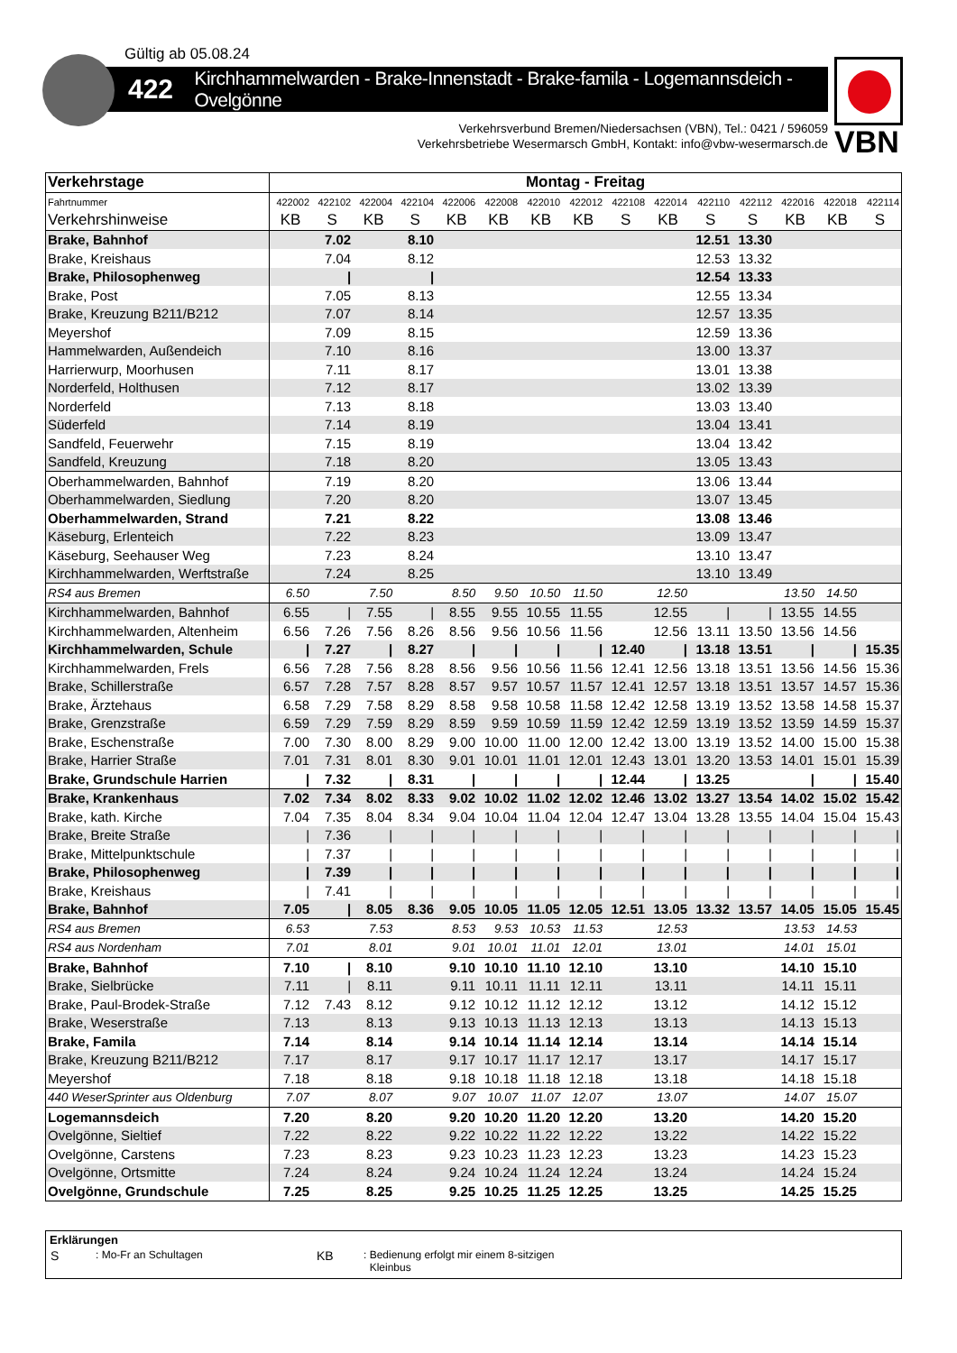Gültig ab 05.08.24
422 Kirchhammelwarden - Brake-Innenstadt - Brake-famila - Logemannsdeich - Ovelgönne
VBN
Verkehrsverbund Bremen/Niedersachsen (VBN), Tel.: 0421 / 596059
Verkehrsbetriebe Wesermarsch GmbH, Kontakt: info@vbw-wesermarsch.de
| Verkehrstage | Montag - Freitag | | | | | | | | | | | | | | |
| --- | --- | --- | --- | --- | --- | --- | --- | --- | --- | --- | --- | --- | --- | --- | --- |
| Fahrtnummer | 422002 | 422102 | 422004 | 422104 | 422006 | 422008 | 422010 | 422012 | 422108 | 422014 | 422110 | 422112 | 422016 | 422018 | 422114 |
| Verkehrshinweise | KB | S | KB | S | KB | KB | KB | KB | S | KB | S | S | KB | KB | S |
| Brake, Bahnhof | | 7.02 | | 8.10 | | | | | | | 12.51 | 13.30 | | | |
| Brake, Kreishaus | | 7.04 | | 8.12 | | | | | | | 12.53 | 13.32 | | | |
| Brake, Philosophenweg | | / | | / | | | | | | | 12.54 | 13.33 | | | |
| Brake, Post | | 7.05 | | 8.13 | | | | | | | 12.55 | 13.34 | | | |
| Brake, Kreuzung B211/B212 | | 7.07 | | 8.14 | | | | | | | 12.57 | 13.35 | | | |
| Meyershof | | 7.09 | | 8.15 | | | | | | | 12.59 | 13.36 | | | |
| Hammelwarden, Außendeich | | 7.10 | | 8.16 | | | | | | | 13.00 | 13.37 | | | |
| Harrierwurp, Moorhusen | | 7.11 | | 8.17 | | | | | | | 13.01 | 13.38 | | | |
| Norderfeld, Holthusen | | 7.12 | | 8.17 | | | | | | | 13.02 | 13.39 | | | |
| Norderfeld | | 7.13 | | 8.18 | | | | | | | 13.03 | 13.40 | | | |
| Süderfeld | | 7.14 | | 8.19 | | | | | | | 13.04 | 13.41 | | | |
| Sandfeld, Feuerwehr | | 7.15 | | 8.19 | | | | | | | 13.04 | 13.42 | | | |
| Sandfeld, Kreuzung | | 7.18 | | 8.20 | | | | | | | 13.05 | 13.43 | | | |
| Oberhammelwarden, Bahnhof | | 7.19 | | 8.20 | | | | | | | 13.06 | 13.44 | | | |
| Oberhammelwarden, Siedlung | | 7.20 | | 8.20 | | | | | | | 13.07 | 13.45 | | | |
| Oberhammelwarden, Strand | | 7.21 | | 8.22 | | | | | | | 13.08 | 13.46 | | | |
| Käseburg, Erlenteich | | 7.22 | | 8.23 | | | | | | | 13.09 | 13.47 | | | |
| Käseburg, Seehauser Weg | | 7.23 | | 8.24 | | | | | | | 13.10 | 13.47 | | | |
| Kirchhammelwarden, Werftstraße | | 7.24 | | 8.25 | | | | | | | 13.10 | 13.49 | | | |
| RS4 aus Bremen | 6.50 | | 7.50 | | 8.50 | 9.50 | 10.50 | 11.50 | | 12.50 | | | 13.50 | 14.50 | |
| Kirchhammelwarden, Bahnhof | 6.55 | / | 7.55 | / | 8.55 | 9.55 | 10.55 | 11.55 | | 12.55 | / | / | 13.55 | 14.55 | |
| Kirchhammelwarden, Altenheim | 6.56 | 7.26 | 7.56 | 8.26 | 8.56 | 9.56 | 10.56 | 11.56 | | 12.56 | 13.11 | 13.50 | 13.56 | 14.56 | |
| Kirchhammelwarden, Schule | / | 7.27 | / | 8.27 | / | / | / | / | 12.40 | / | 13.18 | 13.51 | / | / | 15.35 |
| Kirchhammelwarden, Frels | 6.56 | 7.28 | 7.56 | 8.28 | 8.56 | 9.56 | 10.56 | 11.56 | 12.41 | 12.56 | 13.18 | 13.51 | 13.56 | 14.56 | 15.36 |
| Brake, Schillerstraße | 6.57 | 7.28 | 7.57 | 8.28 | 8.57 | 9.57 | 10.57 | 11.57 | 12.41 | 12.57 | 13.18 | 13.51 | 13.57 | 14.57 | 15.36 |
| Brake, Ärztehaus | 6.58 | 7.29 | 7.58 | 8.29 | 8.58 | 9.58 | 10.58 | 11.58 | 12.42 | 12.58 | 13.19 | 13.52 | 13.58 | 14.58 | 15.37 |
| Brake, Grenzstraße | 6.59 | 7.29 | 7.59 | 8.29 | 8.59 | 9.59 | 10.59 | 11.59 | 12.42 | 12.59 | 13.19 | 13.52 | 13.59 | 14.59 | 15.37 |
| Brake, Eschenstraße | 7.00 | 7.30 | 8.00 | 8.29 | 9.00 | 10.00 | 11.00 | 12.00 | 12.42 | 13.00 | 13.19 | 13.52 | 14.00 | 15.00 | 15.38 |
| Brake, Harrier Straße | 7.01 | 7.31 | 8.01 | 8.30 | 9.01 | 10.01 | 11.01 | 12.01 | 12.43 | 13.01 | 13.20 | 13.53 | 14.01 | 15.01 | 15.39 |
| Brake, Grundschule Harrien | / | 7.32 | / | 8.31 | / | / | / | / | 12.44 | / | 13.25 | | / | / | 15.40 |
| Brake, Krankenhaus | 7.02 | 7.34 | 8.02 | 8.33 | 9.02 | 10.02 | 11.02 | 12.02 | 12.46 | 13.02 | 13.27 | 13.54 | 14.02 | 15.02 | 15.42 |
| Brake, kath. Kirche | 7.04 | 7.35 | 8.04 | 8.34 | 9.04 | 10.04 | 11.04 | 12.04 | 12.47 | 13.04 | 13.28 | 13.55 | 14.04 | 15.04 | 15.43 |
| Brake, Breite Straße | / | 7.36 | / | / | / | / | / | / | / | / | / | / | / | / | / |
| Brake, Mittelpunktschule | / | 7.37 | / | / | / | / | / | / | / | / | / | / | / | / | / |
| Brake, Philosophenweg | / | 7.39 | / | / | / | / | / | / | / | / | / | / | / | / | / |
| Brake, Kreishaus | / | 7.41 | / | / | / | / | / | / | / | / | / | / | / | / | / |
| Brake, Bahnhof | 7.05 | / | 8.05 | 8.36 | 9.05 | 10.05 | 11.05 | 12.05 | 12.51 | 13.05 | 13.32 | 13.57 | 14.05 | 15.05 | 15.45 |
| RS4 aus Bremen | 6.53 | | 7.53 | | 8.53 | 9.53 | 10.53 | 11.53 | | 12.53 | | | 13.53 | 14.53 | |
| RS4 aus Nordenham | 7.01 | | 8.01 | | 9.01 | 10.01 | 11.01 | 12.01 | | 13.01 | | | 14.01 | 15.01 | |
| Brake, Bahnhof | 7.10 | / | 8.10 | | 9.10 | 10.10 | 11.10 | 12.10 | | 13.10 | | | 14.10 | 15.10 | |
| Brake, Sielbrücke | 7.11 | / | 8.11 | | 9.11 | 10.11 | 11.11 | 12.11 | | 13.11 | | | 14.11 | 15.11 | |
| Brake, Paul-Brodek-Straße | 7.12 | 7.43 | 8.12 | | 9.12 | 10.12 | 11.12 | 12.12 | | 13.12 | | | 14.12 | 15.12 | |
| Brake, Weserstraße | 7.13 | | 8.13 | | 9.13 | 10.13 | 11.13 | 12.13 | | 13.13 | | | 14.13 | 15.13 | |
| Brake, Famila | 7.14 | | 8.14 | | 9.14 | 10.14 | 11.14 | 12.14 | | 13.14 | | | 14.14 | 15.14 | |
| Brake, Kreuzung B211/B212 | 7.17 | | 8.17 | | 9.17 | 10.17 | 11.17 | 12.17 | | 13.17 | | | 14.17 | 15.17 | |
| Meyershof | 7.18 | | 8.18 | | 9.18 | 10.18 | 11.18 | 12.18 | | 13.18 | | | 14.18 | 15.18 | |
| 440 WeserSprinter aus Oldenburg | 7.07 | | 8.07 | | 9.07 | 10.07 | 11.07 | 12.07 | | 13.07 | | | 14.07 | 15.07 | |
| Logemannsdeich | 7.20 | | 8.20 | | 9.20 | 10.20 | 11.20 | 12.20 | | 13.20 | | | 14.20 | 15.20 | |
| Ovelgönne, Sieltief | 7.22 | | 8.22 | | 9.22 | 10.22 | 11.22 | 12.22 | | 13.22 | | | 14.22 | 15.22 | |
| Ovelgönne, Carstens | 7.23 | | 8.23 | | 9.23 | 10.23 | 11.23 | 12.23 | | 13.23 | | | 14.23 | 15.23 | |
| Ovelgönne, Ortsmitte | 7.24 | | 8.24 | | 9.24 | 10.24 | 11.24 | 12.24 | | 13.24 | | | 14.24 | 15.24 | |
| Ovelgönne, Grundschule | 7.25 | | 8.25 | | 9.25 | 10.25 | 11.25 | 12.25 | | 13.25 | | | 14.25 | 15.25 | |
Erklärungen
S: Mo-Fr an Schultagen KB: Bedienung erfolgt mir einem 8-sitzigen
Kleinbus